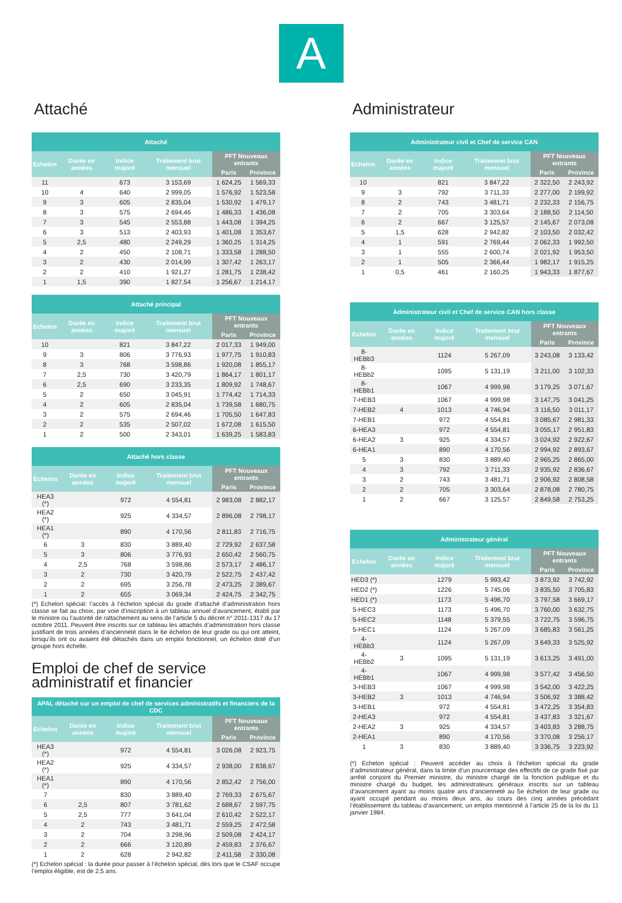A
Attaché
| Attaché | | | | | |
| --- | --- | --- | --- | --- | --- |
| Echelon | Durée en années | Indice majoré | Traitement brut mensuel | PFT Nouveaux entrants | |
| | | | | Paris | Province |
| 11 | | 673 | 3 153,69 | 1 624,25 | 1 569,33 |
| 10 | 4 | 640 | 2 999,05 | 1 576,92 | 1 523,58 |
| 9 | 3 | 605 | 2 835,04 | 1 530,92 | 1 479,17 |
| 8 | 3 | 575 | 2 694,46 | 1 486,33 | 1 436,08 |
| 7 | 3 | 545 | 2 553,88 | 1 443,08 | 1 394,25 |
| 6 | 3 | 513 | 2 403,93 | 1 401,08 | 1 353,67 |
| 5 | 2,5 | 480 | 2 249,29 | 1 360,25 | 1 314,25 |
| 4 | 2 | 450 | 2 108,71 | 1 333,58 | 1 288,50 |
| 3 | 2 | 430 | 2 014,99 | 1 307,42 | 1 263,17 |
| 2 | 2 | 410 | 1 921,27 | 1 281,75 | 1 238,42 |
| 1 | 1,5 | 390 | 1 827,54 | 1 256,67 | 1 214,17 |
| Attaché principal | | | | | |
| --- | --- | --- | --- | --- | --- |
| Echelon | Durée en années | Indice majoré | Traitement brut mensuel | PFT Nouveaux entrants | |
| | | | | Paris | Province |
| 10 | | 821 | 3 847,22 | 2 017,33 | 1 949,00 |
| 9 | 3 | 806 | 3 776,93 | 1 977,75 | 1 910,83 |
| 8 | 3 | 768 | 3 598,86 | 1 920,08 | 1 855,17 |
| 7 | 2,5 | 730 | 3 420,79 | 1 864,17 | 1 801,17 |
| 6 | 2,5 | 690 | 3 233,35 | 1 809,92 | 1 748,67 |
| 5 | 2 | 650 | 3 045,91 | 1 774,42 | 1 714,33 |
| 4 | 2 | 605 | 2 835,04 | 1 739,58 | 1 680,75 |
| 3 | 2 | 575 | 2 694,46 | 1 705,50 | 1 647,83 |
| 2 | 2 | 535 | 2 507,02 | 1 672,08 | 1 615,50 |
| 1 | 2 | 500 | 2 343,01 | 1 639,25 | 1 583,83 |
| Attaché hors classe | | | | | |
| --- | --- | --- | --- | --- | --- |
| Echelon | Durée en années | Indice majoré | Traitement brut mensuel | PFT Nouveaux entrants | |
| | | | | Paris | Province |
| HEA3 (*) | | 972 | 4 554,81 | 2 983,08 | 2 882,17 |
| HEA2 (*) | | 925 | 4 334,57 | 2 896,08 | 2 798,17 |
| HEA1 (*) | | 890 | 4 170,56 | 2 811,83 | 2 716,75 |
| 6 | 3 | 830 | 3 889,40 | 2 729,92 | 2 637,58 |
| 5 | 3 | 806 | 3 776,93 | 2 650,42 | 2 560,75 |
| 4 | 2,5 | 768 | 3 598,86 | 2 573,17 | 2 486,17 |
| 3 | 2 | 730 | 3 420,79 | 2 522,75 | 2 437,42 |
| 2 | 2 | 695 | 3 256,78 | 2 473,25 | 2 389,67 |
| 1 | 2 | 655 | 3 069,34 | 2 424,75 | 2 342,75 |
(*) Echelon spécial: l’accès à l’échelon spécial du grade d’attaché d’administration hors classe se fait au choix, par voie d’inscription à un tableau annuel d’avancement, établi par le ministre ou l’autorité de rattachement au sens de l’article 5 du décret n° 2011-1317 du 17 octobre 2011. Peuvent être inscrits sur ce tableau les attachés d’administration hors classe justifiant de trois années d’ancienneté dans le 6e échelon de leur grade ou qui ont atteint, lorsqu’ils ont ou avaient été détachés dans un emploi fonctionnel, un échelon doté d’un groupe hors échelle.
Emploi de chef de service administratif et financier
| APAL détaché sur un emploi de chef de services administratifs et financiers de la CDC | | | | | |
| --- | --- | --- | --- | --- | --- |
| Echelon | Durée en années | Indice majoré | Traitement brut mensuel | PFT Nouveaux entrants | |
| | | | | Paris | Province |
| HEA3 (*) | | 972 | 4 554,81 | 3 026,08 | 2 923,75 |
| HEA2 (*) | | 925 | 4 334,57 | 2 938,00 | 2 838,67 |
| HEA1 (*) | | 890 | 4 170,56 | 2 852,42 | 2 756,00 |
| 7 | | 830 | 3 889,40 | 2 769,33 | 2 675,67 |
| 6 | 2,5 | 807 | 3 781,62 | 2 688,67 | 2 597,75 |
| 5 | 2,5 | 777 | 3 641,04 | 2 610,42 | 2 522,17 |
| 4 | 2 | 743 | 3 481,71 | 2 559,25 | 2 472,58 |
| 3 | 2 | 704 | 3 298,96 | 2 509,08 | 2 424,17 |
| 2 | 2 | 666 | 3 120,89 | 2 459,83 | 2 376,67 |
| 1 | 2 | 628 | 2 942,82 | 2 411,58 | 2 330,08 |
(*) Echelon spécial : la durée pour passer à l’échelon spécial, dès lors que le CSAF occupe l’emploi éligible, est de 2,5 ans.
Administrateur
| Administrateur civil et Chef de service CAN | | | | | |
| --- | --- | --- | --- | --- | --- |
| Echelon | Durée en années | Indice majoré | Traitement brut mensuel | PFT Nouveaux entrants | |
| | | | | Paris | Province |
| 10 | | 821 | 3 847,22 | 2 322,50 | 2 243,92 |
| 9 | 3 | 792 | 3 711,33 | 2 277,00 | 2 199,92 |
| 8 | 2 | 743 | 3 481,71 | 2 232,33 | 2 156,75 |
| 7 | 2 | 705 | 3 303,64 | 2 188,50 | 2 114,50 |
| 6 | 2 | 667 | 3 125,57 | 2 145,67 | 2 073,08 |
| 5 | 1,5 | 628 | 2 942,82 | 2 103,50 | 2 032,42 |
| 4 | 1 | 591 | 2 769,44 | 2 062,33 | 1 992,50 |
| 3 | 1 | 555 | 2 600,74 | 2 021,92 | 1 953,50 |
| 2 | 1 | 505 | 2 366,44 | 1 982,17 | 1 915,25 |
| 1 | 0,5 | 461 | 2 160,25 | 1 943,33 | 1 877,67 |
| Administrateur civil et Chef de service CAN hors classe | | | | | |
| --- | --- | --- | --- | --- | --- |
| Echelon | Durée en années | Indice majoré | Traitement brut mensuel | PFT Nouveaux entrants | |
| | | | | Paris | Province |
| 8-HEBb3 | | 1124 | 5 267,09 | 3 243,08 | 3 133,42 |
| 8-HEBb2 | | 1095 | 5 131,19 | 3 211,00 | 3 102,33 |
| 8-HEBb1 | | 1067 | 4 999,98 | 3 179,25 | 3 071,67 |
| 7-HEB3 | | 1067 | 4 999,98 | 3 147,75 | 3 041,25 |
| 7-HEB2 | 4 | 1013 | 4 746,94 | 3 116,50 | 3 011,17 |
| 7-HEB1 | | 972 | 4 554,81 | 3 085,67 | 2 981,33 |
| 6-HEA3 | | 972 | 4 554,81 | 3 055,17 | 2 951,83 |
| 6-HEA2 | 3 | 925 | 4 334,57 | 3 024,92 | 2 922,67 |
| 6-HEA1 | | 890 | 4 170,56 | 2 994,92 | 2 893,67 |
| 5 | 3 | 830 | 3 889,40 | 2 965,25 | 2 865,00 |
| 4 | 3 | 792 | 3 711,33 | 2 935,92 | 2 836,67 |
| 3 | 2 | 743 | 3 481,71 | 2 906,92 | 2 808,58 |
| 2 | 2 | 705 | 3 303,64 | 2 878,08 | 2 780,75 |
| 1 | 2 | 667 | 3 125,57 | 2 849,58 | 2 753,25 |
| Administrateur général | | | | | |
| --- | --- | --- | --- | --- | --- |
| Echelon | Durée en années | Indice majoré | Traitement brut mensuel | PFT Nouveaux entrants | |
| | | | | Paris | Province |
| HED3 (*) | | 1279 | 5 993,42 | 3 873,92 | 3 742,92 |
| HED2 (*) | | 1226 | 5 745,06 | 3 835,50 | 3 705,83 |
| HED1 (*) | | 1173 | 5 496,70 | 3 797,58 | 3 669,17 |
| 5-HEC3 | | 1173 | 5 496,70 | 3 760,00 | 3 632,75 |
| 5-HEC2 | | 1148 | 5 379,55 | 3 722,75 | 3 596,75 |
| 5-HEC1 | | 1124 | 5 267,09 | 3 685,83 | 3 561,25 |
| 4-HEBb3 | | 1124 | 5 267,09 | 3 649,33 | 3 525,92 |
| 4-HEBb2 | 3 | 1095 | 5 131,19 | 3 613,25 | 3 491,00 |
| 4-HEBb1 | | 1067 | 4 999,98 | 3 577,42 | 3 456,50 |
| 3-HEB3 | | 1067 | 4 999,98 | 3 542,00 | 3 422,25 |
| 3-HEB2 | 3 | 1013 | 4 746,94 | 3 506,92 | 3 388,42 |
| 3-HEB1 | | 972 | 4 554,81 | 3 472,25 | 3 354,83 |
| 2-HEA3 | | 972 | 4 554,81 | 3 437,83 | 3 321,67 |
| 2-HEA2 | 3 | 925 | 4 334,57 | 3 403,83 | 3 288,75 |
| 2-HEA1 | | 890 | 4 170,56 | 3 370,08 | 3 256,17 |
| 1 | 3 | 830 | 3 889,40 | 3 336,75 | 3 223,92 |
(*) Echelon spécial : Peuvent accéder au choix à l’échelon spécial du grade d’administrateur général, dans la limite d’un pourcentage des effectifs de ce grade fixé par arrêté conjoint du Premier ministre, du ministre chargé de la fonction publique et du ministre chargé du budget, les administrateurs généraux inscrits sur un tableau d’avancement ayant au moins quatre ans d’ancienneté au 5e échelon de leur grade ou ayant occupé pendant au moins deux ans, au cours des cinq années précédant l’établissement du tableau d’avancement, un emploi mentionné à l’article 25 de la loi du 11 janvier 1984.